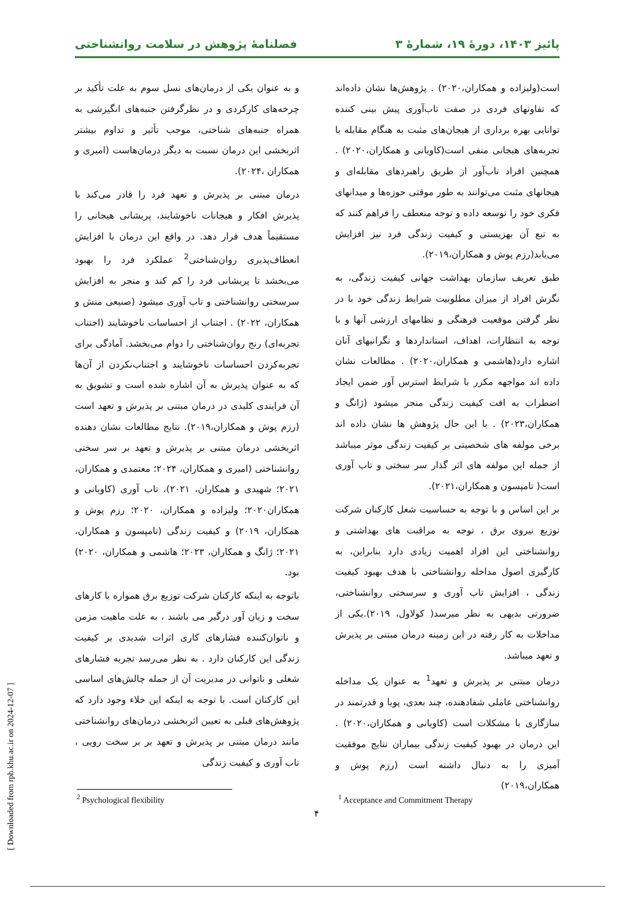پائیز ۱۴۰۳، دورهٔ ۱۹، شمارهٔ ۳ فصلنامهٔ پژوهش در سلامت روانشناختی
است(ولیزاده و همکاران،۲۰۲۰) . پژوهش‌ها نشان داده‌اند که تفاوتهای فردی در صفت تاب‌آوری پیش بینی کننده توانایی بهره برداری از هیجان‌های مثبت به هنگام مقابله با تجربه‌های هیجانی منفی است(کاویانی و همکاران،۲۰۲۰) . همچنین افراد تاب‌آور از طریق راهبردهای مقابله‌ای و هیجانهای مثبت می‌توانند به طور موقتی حوزه‌ها و میدانهای فکری خود را توسعه داده و توجه منعطف را فراهم کنند که به تبع آن بهزیستی و کیفیت زندگی فرد نیز افزایش می‌یابد(رزم پوش و همکاران،۲۰۱۹).
طبق تعریف سازمان بهداشت جهانی کیفیت زندگی، به نگرش افراد از میزان مطلوبیت شرایط زندگی خود با در نظر گرفتن موقعیت فرهنگی و نظامهای ارزشی آنها و با توجه به انتظارات، اهداف، استانداردها و نگرانیهای آنان اشاره دارد(هاشمی و همکاران،۲۰۲۰) . مطالعات نشان داده اند مواجهه مکرر با شرایط استرس آور ضمن ایجاد اضطراب به افت کیفیت زندگی منجر میشود (ژانگ و همکاران،۲۰۲۳) . با این حال پژوهش ها نشان داده اند برخی مولفه های شخصیتی بر کیفیت زندگی موثر میباشد از جمله این مولفه های اثر گذار سر سختی و تاب آوری است( تامپسون و همکاران،۲۰۲۱).
بر این اساس و با توجه به حساسیت شغل کارکنان شرکت توزیع نیروی برق ، توجه به مراقبت های بهداشتی و روانشناختی این افراد اهمیت زیادی دارد بنابراین، به کارگیری اصول مداخله روانشناختی با هدف بهبود کیفیت زندگی ، افزایش تاب آوری و سرسختی روانشناختی، ضرورتی بدیهی به نظر میرسد( کولاول، ۲۰۱۹).یکی از مداخلات به کار رفته در این زمینه درمان مبتنی بر پذیرش و تعهد میباشد.
درمان مبتنی بر پذیرش و تعهد<sup>1</sup> به عنوان یک مداخله روانشناختی عاملی شفادهنده، چند بعدی، پویا و قدرتمند در سازگاری با مشکلات است (کاویانی و همکاران،۲۰۲۰) . این درمان در بهبود کیفیت زندگی بیماران نتایج موفقیت آمیزی را به دنبال داشته است (رزم پوش و همکاران،۲۰۱۹)
و به عنوان یکی از درمان‌های نسل سوم به علت تأکید بر چرخه‌های کارکردی و در نظرگرفتن جنبه‌های انگیزشی به همراه جنبه‌های شناختی، موجب تأثیر و تداوم بیشتر اثربخشی این درمان نسبت به دیگر درمان‌هاست (امیری و همکاران ،۲۰۲۴).
درمان مبتنی بر پذیرش و تعهد فرد را قادر می‌کند با پذیرش افکار و هیجانات ناخوشایند، پریشانی هیجانی را مستقیماً هدف قرار دهد. در واقع این درمان با افزایش انعطاف‌پذیری روان‌شناختی<sup>2</sup> عملکرد فرد را بهبود می‌بخشد تا پریشانی فرد را کم کند و منجر به افزایش سرسختی روانشناختی و تاب آوری میشود (صنیعی منش و همکاران، ۲۰۲۲) . اجتناب از احساسات ناخوشایند (اجتناب تجربه‌ای) رنج روان‌شناختی را دوام می‌بخشد. آمادگی برای تجربه‌کردن احساسات ناخوشایند و اجتناب‌نکردن از آن‌ها که به عنوان پذیرش به آن اشاره شده است و تشویق به آن فرایندی کلیدی در درمان مبتنی بر پذیرش و تعهد است (رزم پوش و همکاران،۲۰۱۹). نتایج مطالعات نشان دهنده اثربخشی درمان مبتنی بر پذیرش و تعهد بر سر سختی روانشناختی (امیری و همکاران، ۲۰۲۴؛ معتمدی و همکاران، ۲۰۲۱؛ شهیدی و همکاران، ۲۰۲۱)، تاب آوری (کاویانی و همکاران۲۰۲۰؛ ولیزاده و همکاران، ۲۰۲۰؛ رزم پوش و همکاران، ۲۰۱۹) و کیفیت زندگی (تامپسون و همکاران، ۲۰۲۱؛ ژانگ و همکاران، ۲۰۲۳؛ هاشمی و همکاران، ۲۰۲۰) بود.
باتوجه به اینکه کارکنان شرکت توزیع برق همواره با کارهای سخت و زیان آور درگیر می باشند ، به علت ماهیت مزمن و ناتوان‌کننده فشارهای کاری اثرات شدیدی بر کیفیت زندگی این کارکنان دارد . به نظر می‌رسد تجربه فشارهای شغلی و ناتوانی در مدیریت آن از جمله چالش‌های اساسی این کارکنان است. با توجه به اینکه این خلاء وجود دارد که پژوهش‌های قبلی به تعیین اثربخشی درمان‌های روانشناختی مانند درمان مبتنی بر پذیرش و تعهد بر بر سخت رویی ، تاب آوری و کیفیت زندگی
<sup>1</sup> Acceptance and Commitment Therapy
<sup>2</sup> Psychological flexibility
۴
[ Downloaded from rph.khu.ac.ir on 2024-12-07 ]